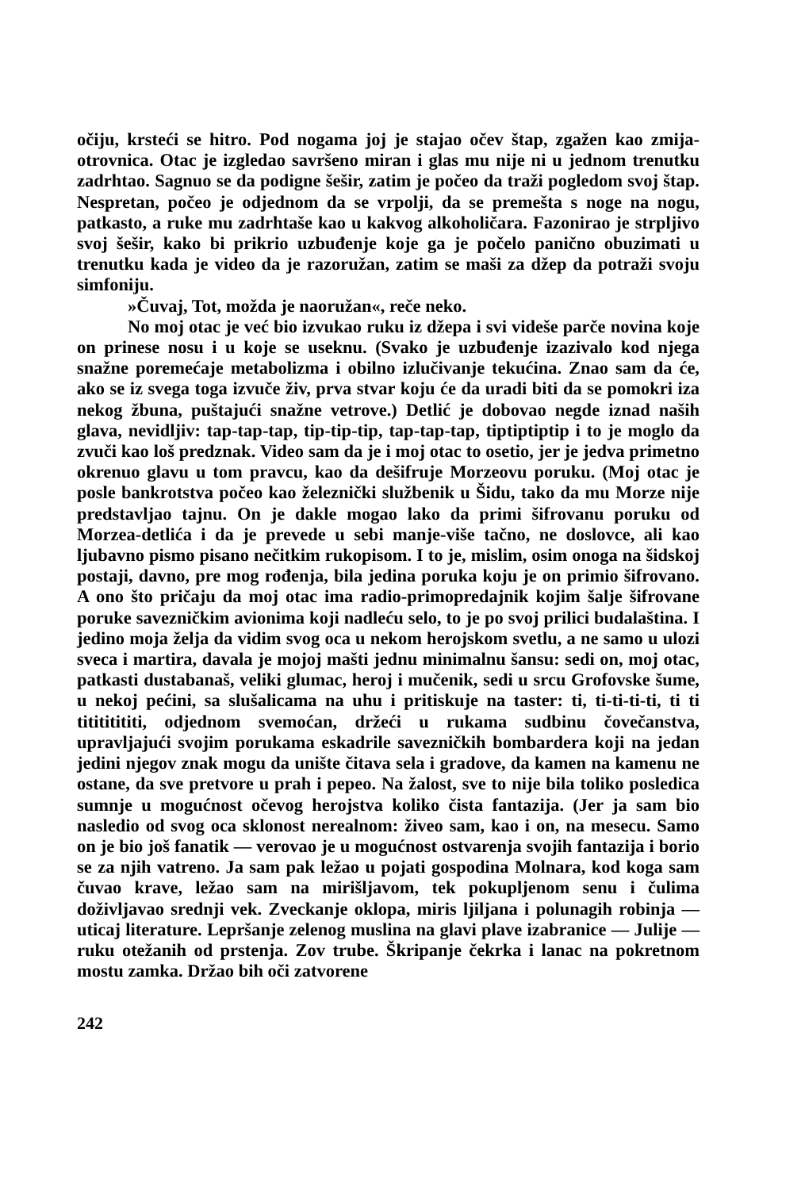očiju, krsteći se hitro. Pod nogama joj je stajao očev štap, zgažen kao zmija-otrovnica. Otac je izgledao savršeno miran i glas mu nije ni u jednom trenutku zadrhtao. Sagnuo se da podigne šešir, zatim je počeo da traži pogledom svoj štap. Nespretan, počeo je odjednom da se vrpolji, da se premešta s noge na nogu, patkasto, a ruke mu zadrhtaše kao u kakvog alkoholičara. Fazonirao je strpljivo svoj šešir, kako bi prikrio uzbuđenje koje ga je počelo panično obuzimati u trenutku kada je video da je razoružan, zatim se maši za džep da potraži svoju simfoniju.
»Čuvaj, Tot, možda je naoružan«, reče neko.
No moj otac je već bio izvukao ruku iz džepa i svi videše parče novina koje on prinese nosu i u koje se useknu. (Svako je uzbuđenje izazivalo kod njega snažne poremećaje metabolizma i obilno izlučivanje tekućina. Znao sam da će, ako se iz svega toga izvuče živ, prva stvar koju će da uradi biti da se pomokri iza nekog žbuna, puštajući snažne vetrove.) Detlić je dobovao negde iznad naših glava, nevidljiv: tap-tap-tap, tip-tip-tip, tap-tap-tap, tiptiptiptip i to je moglo da zvuči kao loš predznak. Video sam da je i moj otac to osetio, jer je jedva primetno okrenuo glavu u tom pravcu, kao da dešifruje Morzeovu poruku. (Moj otac je posle bankrotstva počeo kao železnički službenik u Šidu, tako da mu Morze nije predstavljao tajnu. On je dakle mogao lako da primi šifrovanu poruku od Morzea-detlića i da je prevede u sebi manje-više tačno, ne doslovce, ali kao ljubavno pismo pisano nečitkim rukopisom. I to je, mislim, osim onoga na šidskoj postaji, davno, pre mog rođenja, bila jedina poruka koju je on primio šifrovano. A ono što pričaju da moj otac ima radio-primopredajnik kojim šalje šifrovane poruke savezničkim avionima koji nadleću selo, to je po svoj prilici budalaština. I jedino moja želja da vidim svog oca u nekom herojskom svetlu, a ne samo u ulozi sveca i martira, davala je mojoj mašti jednu minimalnu šansu: sedi on, moj otac, patkasti dustabanaš, veliki glumac, heroj i mučenik, sedi u srcu Grofovske šume, u nekoj pećini, sa slušalicama na uhu i pritiskuje na taster: ti, ti-ti-ti-ti, ti ti titititititi, odjednom svemoćan, držeći u rukama sudbinu čovečanstva, upravljajući svojim porukama eskadrile savezničkih bombardera koji na jedan jedini njegov znak mogu da unište čitava sela i gradove, da kamen na kamenu ne ostane, da sve pretvore u prah i pepeo. Na žalost, sve to nije bila toliko posledica sumnje u mogućnost očevog herojstva koliko čista fantazija. (Jer ja sam bio nasledio od svog oca sklonost nerealnom: živeo sam, kao i on, na mesecu. Samo on je bio još fanatik — verovao je u mogućnost ostvarenja svojih fantazija i borio se za njih vatreno. Ja sam pak ležao u pojati gospodina Molnara, kod koga sam čuvao krave, ležao sam na mirišljavom, tek pokupljenom senu i čulima doživljavao srednji vek. Zveckanje oklopa, miris ljiljana i polunagih robinja — uticaj literature. Lepršanje zelenog muslina na glavi plave izabranice — Julije — ruku otežanih od prstenja. Zov trube. Škripanje čekrka i lanac na pokretnom mostu zamka. Držao bih oči zatvorene
242